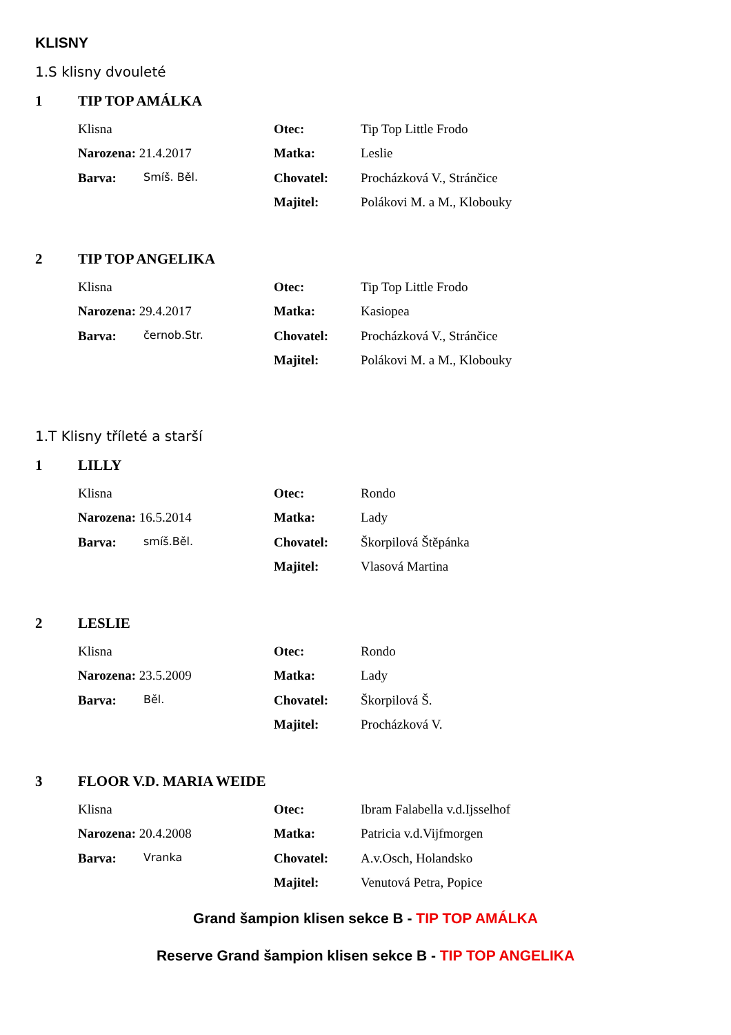KLISNY
1.S klisny dvouleté
1 TIP TOP AMÁLKA
Klisna Otec: Tip Top Little Frodo
Narozena: 21.4.2017 Matka: Leslie
Barva: Smíš. Běl.
Chovatel: Procházková V., Stránčice
Majitel: Polákovi M. a M., Klobouky
2 TIP TOP ANGELIKA
Klisna Otec: Tip Top Little Frodo
Narozena: 29.4.2017 Matka: Kasiopea
Barva: černob.Str.
Chovatel: Procházková V., Stránčice
Majitel: Polákovi M. a M., Klobouky
1.T Klisny tříleté a starší
1 LILLY
Klisna Otec: Rondo
Narozena: 16.5.2014 Matka: Lady
Barva: smíš.Běl.
Chovatel: Škorpilová Štěpánka
Majitel: Vlasová Martina
2 LESLIE
Klisna Otec: Rondo
Narozena: 23.5.2009 Matka: Lady
Barva: Běl.
Chovatel: Škorpilová Š.
Majitel: Procházková V.
3 FLOOR V.D. MARIA WEIDE
Klisna Otec: Ibram Falabella v.d.Ijsselhof
Narozena: 20.4.2008 Matka: Patricia v.d.Vijfmorgen
Barva: Vranka
Chovatel: A.v.Osch, Holandsko
Majitel: Venutová Petra, Popice
Grand šampion klisen sekce B - TIP TOP AMÁLKA
Reserve Grand šampion klisen sekce B - TIP TOP ANGELIKA